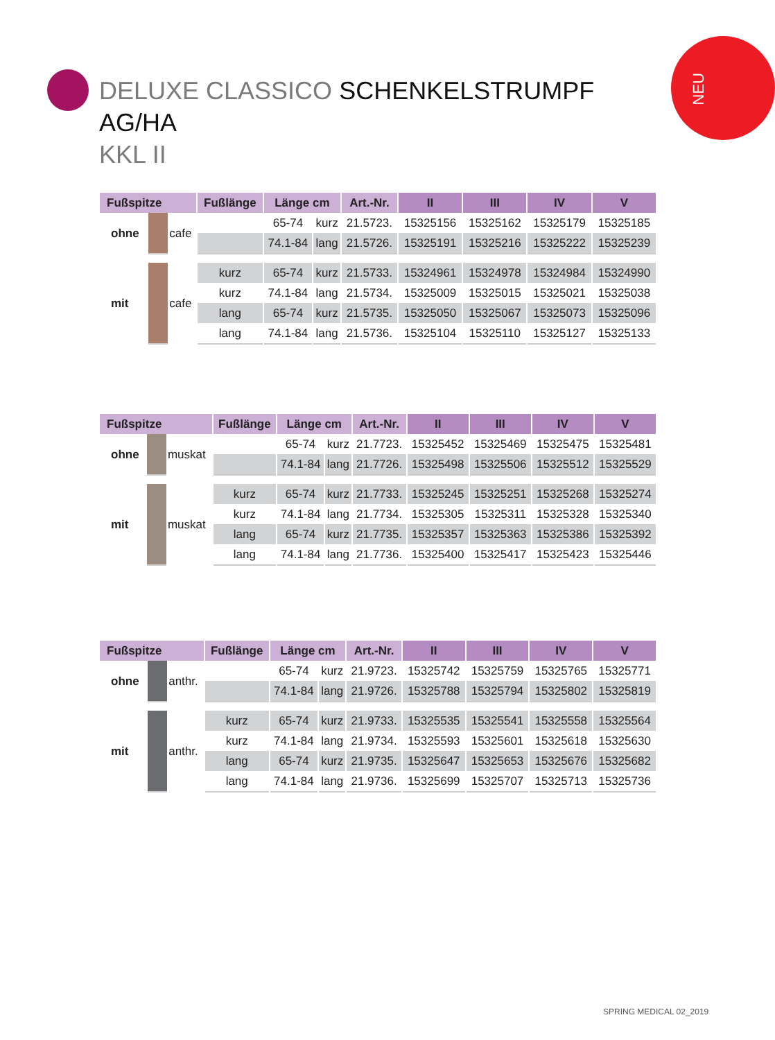NEU
DELUXE CLASSICO SCHENKELSTRUMPF AG/HA
KKL II
| Fußspitze | | | Fußlänge | Länge cm | | Art.-Nr. | II | III | IV | V |
| --- | --- | --- | --- | --- | --- | --- | --- | --- | --- | --- |
| ohne | | cafe | | 65-74 | kurz | 21.5723. | 15325156 | 15325162 | 15325179 | 15325185 |
| | | | | 74.1-84 | lang | 21.5726. | 15325191 | 15325216 | 15325222 | 15325239 |
| mit | | cafe | kurz | 65-74 | kurz | 21.5733. | 15324961 | 15324978 | 15324984 | 15324990 |
| | | | kurz | 74.1-84 | lang | 21.5734. | 15325009 | 15325015 | 15325021 | 15325038 |
| | | | lang | 65-74 | kurz | 21.5735. | 15325050 | 15325067 | 15325073 | 15325096 |
| | | | lang | 74.1-84 | lang | 21.5736. | 15325104 | 15325110 | 15325127 | 15325133 |
| Fußspitze | | | Fußlänge | Länge cm | | Art.-Nr. | II | III | IV | V |
| --- | --- | --- | --- | --- | --- | --- | --- | --- | --- | --- |
| ohne | | muskat | | 65-74 | kurz | 21.7723. | 15325452 | 15325469 | 15325475 | 15325481 |
| | | | | 74.1-84 | lang | 21.7726. | 15325498 | 15325506 | 15325512 | 15325529 |
| mit | | muskat | kurz | 65-74 | kurz | 21.7733. | 15325245 | 15325251 | 15325268 | 15325274 |
| | | | kurz | 74.1-84 | lang | 21.7734. | 15325305 | 15325311 | 15325328 | 15325340 |
| | | | lang | 65-74 | kurz | 21.7735. | 15325357 | 15325363 | 15325386 | 15325392 |
| | | | lang | 74.1-84 | lang | 21.7736. | 15325400 | 15325417 | 15325423 | 15325446 |
| Fußspitze | | | Fußlänge | Länge cm | | Art.-Nr. | II | III | IV | V |
| --- | --- | --- | --- | --- | --- | --- | --- | --- | --- | --- |
| ohne | | anthr. | | 65-74 | kurz | 21.9723. | 15325742 | 15325759 | 15325765 | 15325771 |
| | | | | 74.1-84 | lang | 21.9726. | 15325788 | 15325794 | 15325802 | 15325819 |
| mit | | anthr. | kurz | 65-74 | kurz | 21.9733. | 15325535 | 15325541 | 15325558 | 15325564 |
| | | | kurz | 74.1-84 | lang | 21.9734. | 15325593 | 15325601 | 15325618 | 15325630 |
| | | | lang | 65-74 | kurz | 21.9735. | 15325647 | 15325653 | 15325676 | 15325682 |
| | | | lang | 74.1-84 | lang | 21.9736. | 15325699 | 15325707 | 15325713 | 15325736 |
SPRING MEDICAL 02_2019